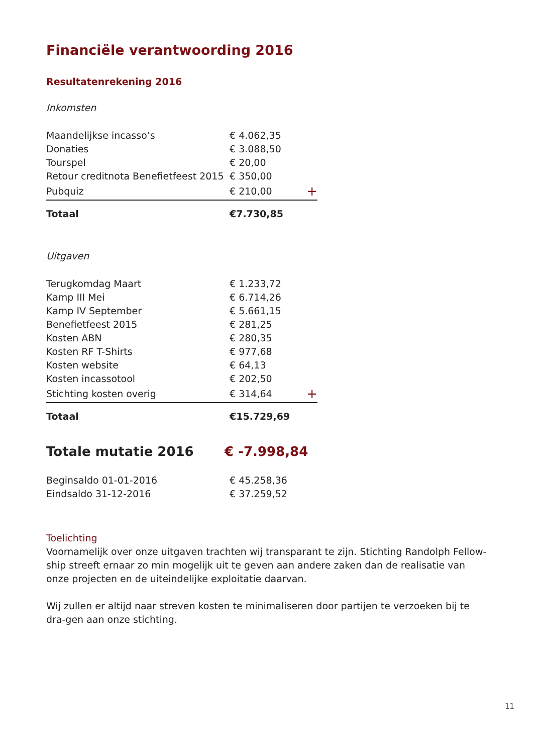Financiële verantwoording 2016
Resultatenrekening 2016
Inkomsten
| Maandelijkse incasso’s | € 4.062,35 | |
| Donaties | € 3.088,50 | |
| Tourspel | € 20,00 | |
| Retour creditnota Benefietfeest 2015 | € 350,00 | |
| Pubquiz | € 210,00 | + |
| Totaal | €7.730,85 | |
Uitgaven
| Terugkomdag Maart | € 1.233,72 | |
| Kamp III Mei | € 6.714,26 | |
| Kamp IV September | € 5.661,15 | |
| Benefietfeest 2015 | € 281,25 | |
| Kosten ABN | € 280,35 | |
| Kosten RF T-Shirts | € 977,68 | |
| Kosten website | € 64,13 | |
| Kosten incassotool | € 202,50 | |
| Stichting kosten overig | € 314,64 | + |
| Totaal | €15.729,69 | |
| Totale mutatie 2016 | € -7.998,84 |
| Beginsaldo 01-01-2016 | € 45.258,36 |
| Eindsaldo 31-12-2016 | € 37.259,52 |
Toelichting
Voornamelijk over onze uitgaven trachten wij transparant te zijn. Stichting Randolph Fellow-ship streeft ernaar zo min mogelijk uit te geven aan andere zaken dan de realisatie van onze projecten en de uiteindelijke exploitatie daarvan.
Wij zullen er altijd naar streven kosten te minimaliseren door partijen te verzoeken bij te dra-gen aan onze stichting.
11